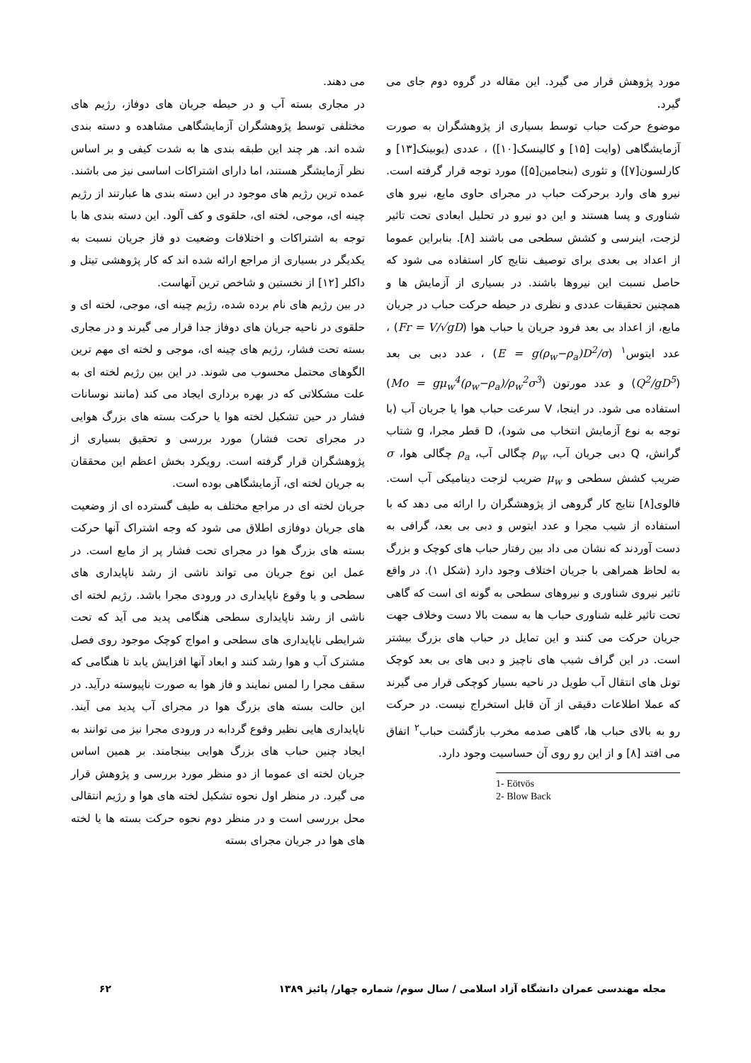می دهند.
در مجاری بسته آب و در حیطه جریان های دوفاز، رژیم های مختلفی توسط پژوهشگران آزمایشگاهی مشاهده و دسته بندی شده اند. هر چند این طبقه بندی ها به شدت کیفی و بر اساس نظر آزمایشگر هستند، اما دارای اشتراکات اساسی نیز می باشند. عمده ترین رژیم های موجود در این دسته بندی ها عبارتند از رژیم چینه ای، موجی، لخته ای، حلقوی و کف آلود. این دسته بندی ها با توجه به اشتراکات و اختلافات وضعیت دو فاز جریان نسبت به یکدیگر در بسیاری از مراجع ارائه شده اند که کار پژوهشی تیتل و داکلر [۱۲] از نخستین و شاخص ترین آنهاست.
در بین رژیم های نام برده شده، رژیم چینه ای، موجی، لخته ای و حلقوی در ناحیه جریان های دوفاز جدا قرار می گیرند و در مجاری بسته تحت فشار، رژیم های چینه ای، موجی و لخته ای مهم ترین الگوهای محتمل محسوب می شوند. در این بین رژیم لخته ای به علت مشکلاتی که در بهره برداری ایجاد می کند (مانند نوسانات فشار در حین تشکیل لخته هوا یا حرکت بسته های بزرگ هوایی در مجرای تحت فشار) مورد بررسی و تحقیق بسیاری از پژوهشگران قرار گرفته است. رویکرد بخش اعظم این محققان به جریان لخته ای، آزمایشگاهی بوده است.
جریان لخته ای در مراجع مختلف به طیف گسترده ای از وضعیت های جریان دوفازی اطلاق می شود که وجه اشتراک آنها حرکت بسته های بزرگ هوا در مجرای تحت فشار پر از مایع است. در عمل این نوع جریان می تواند ناشی از رشد ناپایداری های سطحی و یا وقوع ناپایداری در ورودی مجرا باشد. رژیم لخته ای ناشی از رشد ناپایداری سطحی هنگامی پدید می آید که تحت شرایطی ناپایداری های سطحی و امواج کوچک موجود روی فصل مشترک آب و هوا رشد کنند و ابعاد آنها افزایش یابد تا هنگامی که سقف مجرا را لمس نمایند و فاز هوا به صورت ناپیوسته درآید. در این حالت بسته های بزرگ هوا در مجرای آب پدید می آیند. ناپایداری هایی نظیر وقوع گردابه در ورودی مجرا نیز می توانند به ایجاد چنین حباب های بزرگ هوایی بینجامند. بر همین اساس جریان لخته ای عموما از دو منظر مورد بررسی و پژوهش قرار می گیرد. در منظر اول نحوه تشکیل لخته های هوا و رژیم انتقالی محل بررسی است و در منظر دوم نحوه حرکت بسته ها یا لخته های هوا در جریان مجرای بسته
مورد پژوهش قرار می گیرد. این مقاله در گروه دوم جای می گیرد.
موضوع حرکت حباب توسط بسیاری از پژوهشگران به صورت آزمایشگاهی (وایت [۱۵] و کالینسک[۱۰]) ، عددی (یوبینک[۱۳] و کارلسون[۷]) و تئوری (بنجامین[۵]) مورد توجه قرار گرفته است. نیرو های وارد برحرکت حباب در مجرای حاوی مایع، نیرو های شناوری و پسا هستند و این دو نیرو در تحلیل ابعادی تحت تاثیر لزجت، اینرسی و کشش سطحی می باشند [۸]. بنابراین عموما از اعداد بی بعدی برای توصیف نتایج کار استفاده می شود که حاصل نسبت این نیروها باشند. در بسیاری از آزمایش ها و همچنین تحقیقات عددی و نظری در حیطه حرکت حباب در جریان مایع، از اعداد بی بعد فرود جریان یا حباب هوا (Fr = V/√gD) ، عدد ایتوس<sup>۱</sup> (E = g(ρ<sub>w</sub>−ρ<sub>a</sub>)D<sup>2</sup>/σ) ، عدد دبی بی بعد (Q<sup>2</sup>/gD<sup>5</sup>) و عدد مورتون (Mo = gμ<sub>w</sub><sup>4</sup>(ρ<sub>w</sub>−ρ<sub>a</sub>)/ρ<sub>w</sub><sup>2</sup>σ<sup>3</sup>) استفاده می شود. در اینجا، V سرعت حباب هوا یا جریان آب (با توجه به نوع آزمایش انتخاب می شود)، D قطر مجرا، g شتاب گرانش، Q دبی جریان آب، ρ<sub>w</sub> چگالی آب، ρ<sub>a</sub> چگالی هوا، σ ضریب کشش سطحی و μ<sub>w</sub> ضریب لزجت دینامیکی آب است. فالوی[۸] نتایج کار گروهی از پژوهشگران را ارائه می دهد که با استفاده از شیب مجرا و عدد ایتوس و دبی بی بعد، گرافی به دست آوردند که نشان می داد بین رفتار حباب های کوچک و بزرگ به لحاظ همراهی با جریان اختلاف وجود دارد (شکل ۱). در واقع تاثیر نیروی شناوری و نیروهای سطحی به گونه ای است که گاهی تحت تاثیر غلبه شناوری حباب ها به سمت بالا دست وخلاف جهت جریان حرکت می کنند و این تمایل در حباب های بزرگ بیشتر است. در این گراف شیب های ناچیز و دبی های بی بعد کوچک تونل های انتقال آب طویل در ناحیه بسیار کوچکی قرار می گیرند که عملا اطلاعات دقیقی از آن قابل استخراج نیست. در حرکت رو به بالای حباب ها، گاهی صدمه مخرب بازگشت حباب<sup>۲</sup> اتفاق می افتد [۸] و از این رو روی آن حساسیت وجود دارد.
1- Eötvös
2- Blow Back
مجله مهندسی عمران دانشگاه آزاد اسلامی / سال سوم/ شماره چهار/ پائیز ۱۳۸۹ ۶۲